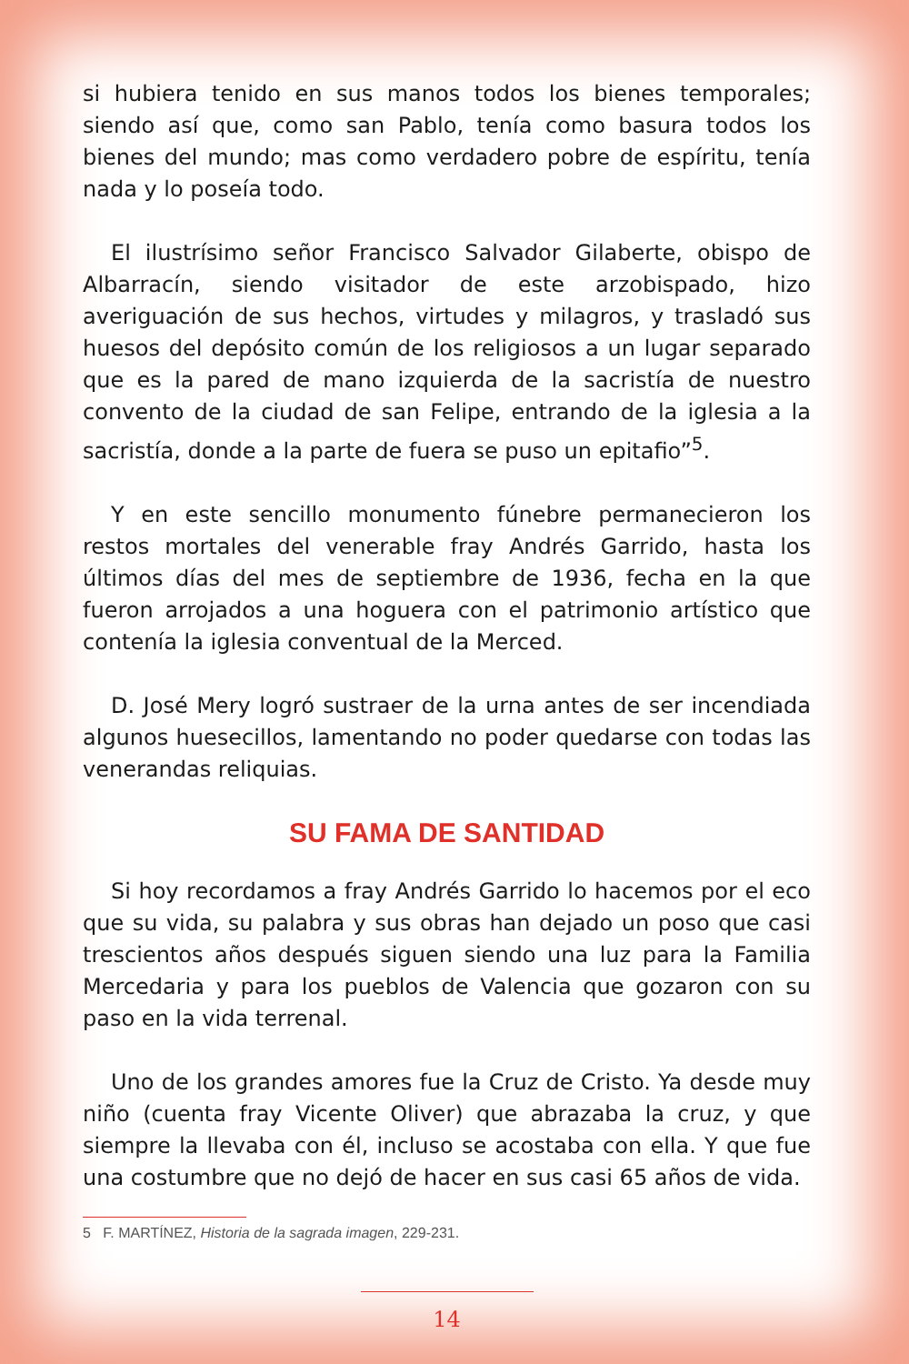si hubiera tenido en sus manos todos los bienes temporales; siendo así que, como san Pablo, tenía como basura todos los bienes del mundo; mas como verdadero pobre de espíritu, tenía nada y lo poseía todo.
El ilustrísimo señor Francisco Salvador Gilaberte, obispo de Albarracín, siendo visitador de este arzobispado, hizo averiguación de sus hechos, virtudes y milagros, y trasladó sus huesos del depósito común de los religiosos a un lugar separado que es la pared de mano izquierda de la sacristía de nuestro convento de la ciudad de san Felipe, entrando de la iglesia a la sacristía, donde a la parte de fuera se puso un epitafio”<sup>5</sup>.
Y en este sencillo monumento fúnebre permanecieron los restos mortales del venerable fray Andrés Garrido, hasta los últimos días del mes de septiembre de 1936, fecha en la que fueron arrojados a una hoguera con el patrimonio artístico que contenía la iglesia conventual de la Merced.
D. José Mery logró sustraer de la urna antes de ser incendiada algunos huesecillos, lamentando no poder quedarse con todas las venerandas reliquias.
SU FAMA DE SANTIDAD
Si hoy recordamos a fray Andrés Garrido lo hacemos por el eco que su vida, su palabra y sus obras han dejado un poso que casi trescientos años después siguen siendo una luz para la Familia Mercedaria y para los pueblos de Valencia que gozaron con su paso en la vida terrenal.
Uno de los grandes amores fue la Cruz de Cristo. Ya desde muy niño (cuenta fray Vicente Oliver) que abrazaba la cruz, y que siempre la llevaba con él, incluso se acostaba con ella. Y que fue una costumbre que no dejó de hacer en sus casi 65 años de vida.
5 F. MARTÍNEZ, Historia de la sagrada imagen, 229-231.
14